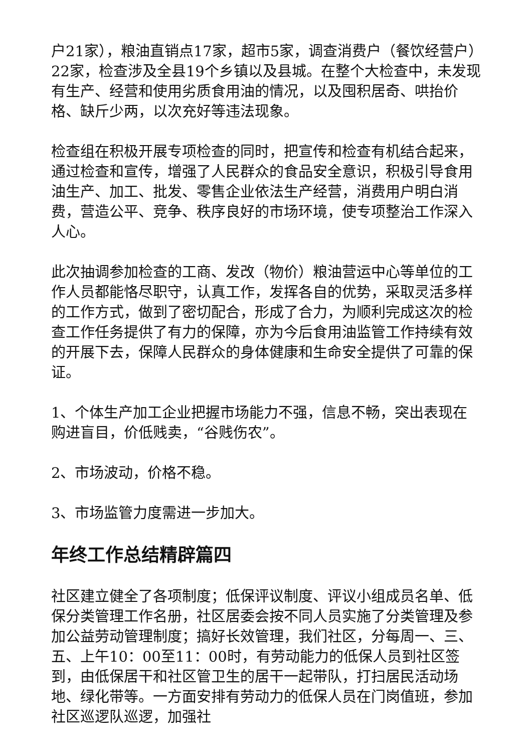户21家），粮油直销点17家，超市5家，调查消费户（餐饮经营户）22家，检查涉及全县19个乡镇以及县城。在整个大检查中，未发现有生产、经营和使用劣质食用油的情况，以及囤积居奇、哄抬价格、缺斤少两，以次充好等违法现象。
检查组在积极开展专项检查的同时，把宣传和检查有机结合起来，通过检查和宣传，增强了人民群众的食品安全意识，积极引导食用油生产、加工、批发、零售企业依法生产经营，消费用户明白消费，营造公平、竞争、秩序良好的市场环境，使专项整治工作深入人心。
此次抽调参加检查的工商、发改（物价）粮油营运中心等单位的工作人员都能恪尽职守，认真工作，发挥各自的优势，采取灵活多样的工作方式，做到了密切配合，形成了合力，为顺利完成这次的检查工作任务提供了有力的保障，亦为今后食用油监管工作持续有效的开展下去，保障人民群众的身体健康和生命安全提供了可靠的保证。
1、个体生产加工企业把握市场能力不强，信息不畅，突出表现在购进盲目，价低贱卖，“谷贱伤农”。
2、市场波动，价格不稳。
3、市场监管力度需进一步加大。
年终工作总结精辟篇四
社区建立健全了各项制度；低保评议制度、评议小组成员名单、低保分类管理工作名册，社区居委会按不同人员实施了分类管理及参加公益劳动管理制度；搞好长效管理，我们社区，分每周一、三、五、上午10：00至11：00时，有劳动能力的低保人员到社区签到，由低保居干和社区管卫生的居干一起带队，打扫居民活动场地、绿化带等。一方面安排有劳动力的低保人员在门岗值班，参加社区巡逻队巡逻，加强社